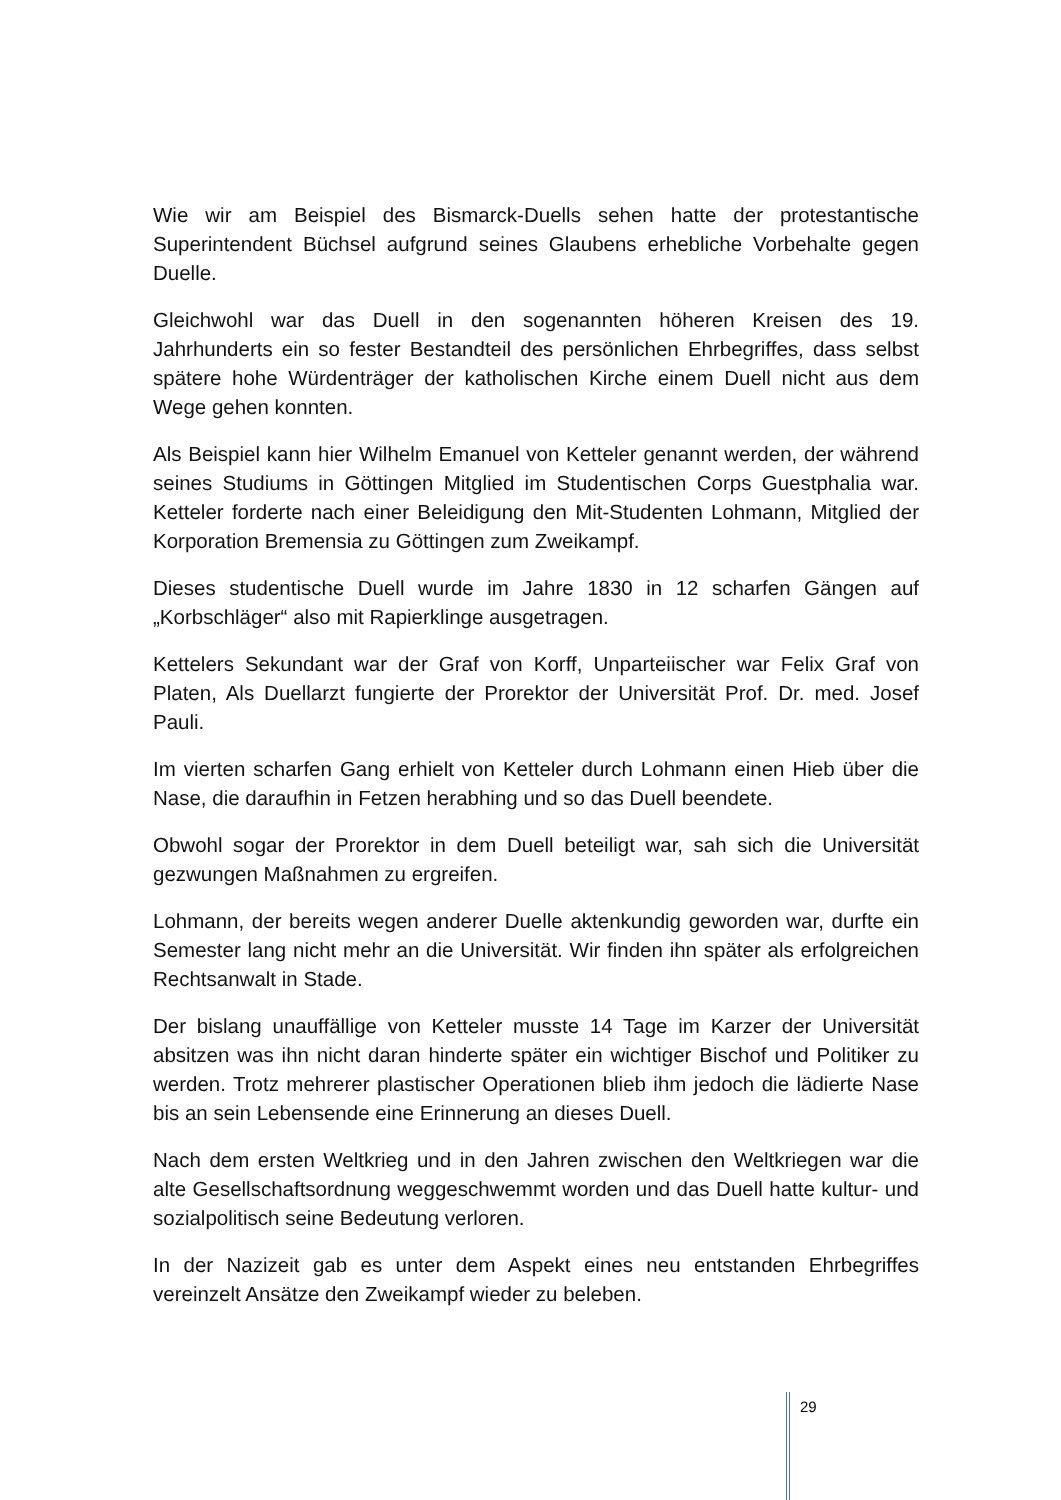Wie wir am Beispiel des Bismarck-Duells sehen hatte der protestantische Superintendent Büchsel aufgrund seines Glaubens erhebliche Vorbehalte gegen Duelle.
Gleichwohl war das Duell in den sogenannten höheren Kreisen des 19. Jahrhunderts ein so fester Bestandteil des persönlichen Ehrbegriffes, dass selbst spätere hohe Würdenträger der katholischen Kirche einem Duell nicht aus dem Wege gehen konnten.
Als Beispiel kann hier Wilhelm Emanuel von Ketteler genannt werden, der während seines Studiums in Göttingen Mitglied im Studentischen Corps Guestphalia war. Ketteler forderte nach einer Beleidigung den Mit-Studenten Lohmann, Mitglied der Korporation Bremensia zu Göttingen zum Zweikampf.
Dieses studentische Duell wurde im Jahre 1830 in 12 scharfen Gängen auf „Korbschläger“ also mit Rapierklinge ausgetragen.
Kettelers Sekundant war der Graf von Korff, Unparteiischer war Felix Graf von Platen, Als Duellarzt fungierte der Prorektor der Universität Prof. Dr. med. Josef Pauli.
Im vierten scharfen Gang erhielt von Ketteler durch Lohmann einen Hieb über die Nase, die daraufhin in Fetzen herabhing und so das Duell beendete.
Obwohl sogar der Prorektor in dem Duell beteiligt war, sah sich die Universität gezwungen Maßnahmen zu ergreifen.
Lohmann, der bereits wegen anderer Duelle aktenkundig geworden war, durfte ein Semester lang nicht mehr an die Universität. Wir finden ihn später als erfolgreichen Rechtsanwalt in Stade.
Der bislang unauffällige von Ketteler musste 14 Tage im Karzer der Universität absitzen was ihn nicht daran hinderte später ein wichtiger Bischof und Politiker zu werden. Trotz mehrerer plastischer Operationen blieb ihm jedoch die lädierte Nase bis an sein Lebensende eine Erinnerung an dieses Duell.
Nach dem ersten Weltkrieg und in den Jahren zwischen den Weltkriegen war die alte Gesellschaftsordnung weggeschwemmt worden und das Duell hatte kultur- und sozialpolitisch seine Bedeutung verloren.
In der Nazizeit gab es unter dem Aspekt eines neu entstanden Ehrbegriffes vereinzelt Ansätze den Zweikampf wieder zu beleben.
29